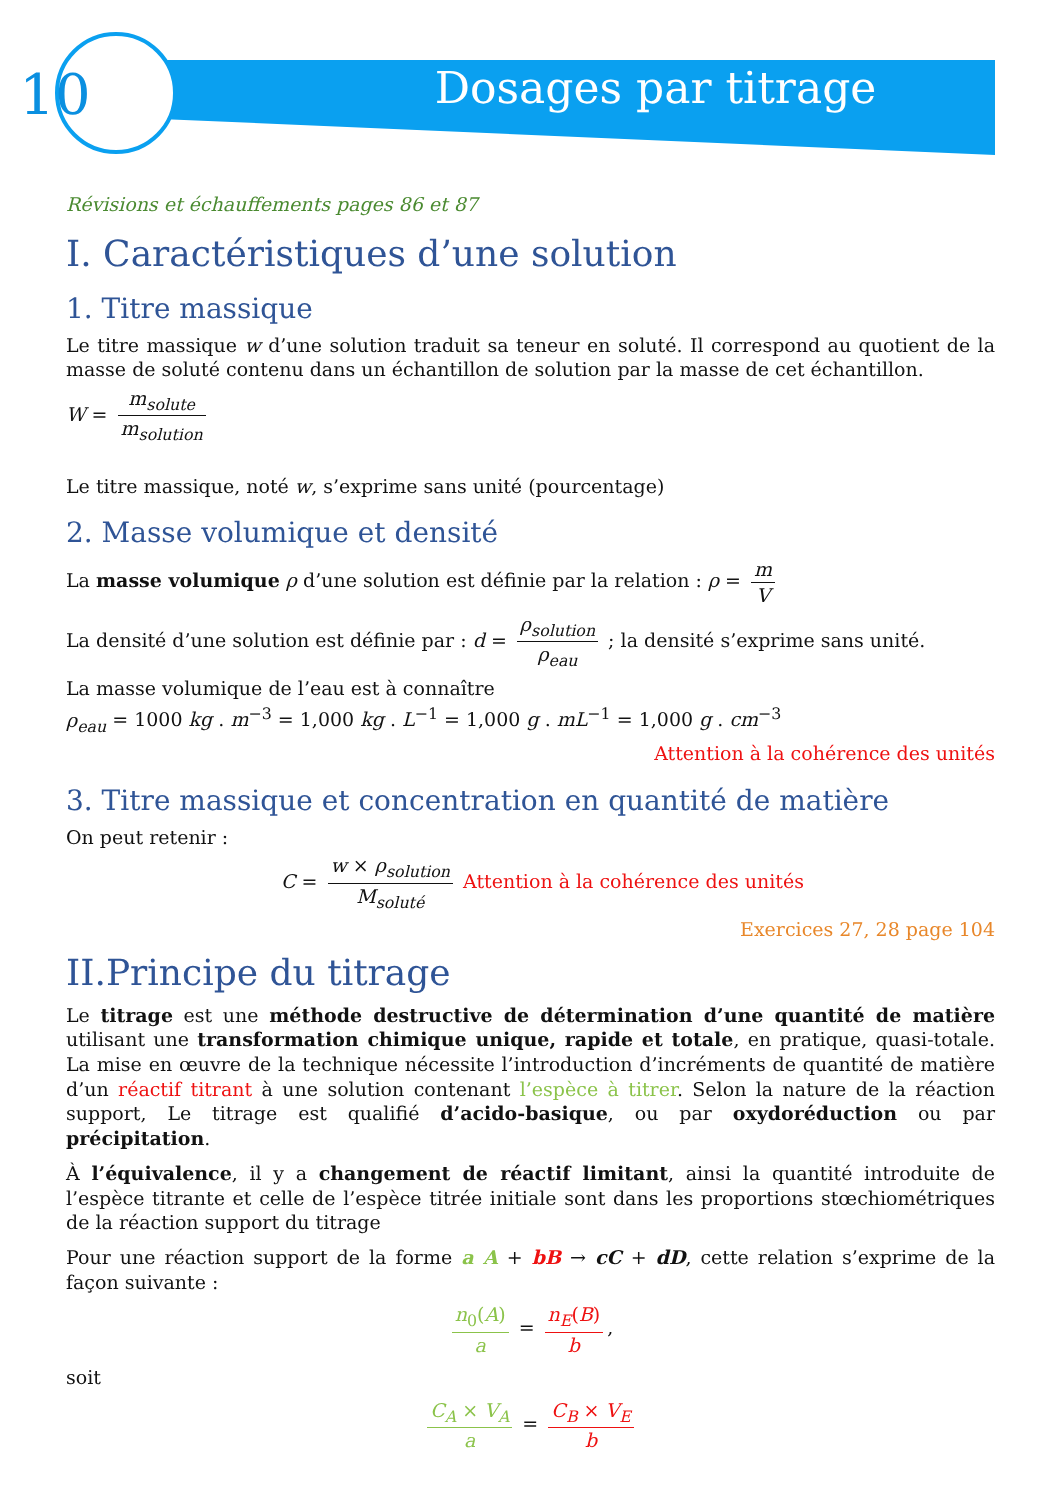10
Dosages par titrage
Révisions et échauffements pages 86 et 87
I. Caractéristiques d’une solution
1. Titre massique
Le titre massique w d’une solution traduit sa teneur en soluté. Il correspond au quotient de la masse de soluté contenu dans un échantillon de solution par la masse de cet échantillon.
W = m<sub>solute</sub> m<sub>solution</sub>
Le titre massique, noté w, s’exprime sans unité (pourcentage)
2. Masse volumique et densité
La masse volumique ρ d’une solution est définie par la relation : ρ = m V
La densité d’une solution est définie par : d = ρ<sub>solution</sub> ρ<sub>eau</sub> ; la densité s’exprime sans unité.
La masse volumique de l’eau est à connaître
ρ<sub>eau</sub> = 1000 kg . m<sup>−3</sup> = 1,000 kg . L<sup>−1</sup> = 1,000 g . mL<sup>−1</sup> = 1,000 g . cm<sup>−3</sup>
Attention à la cohérence des unités
3. Titre massique et concentration en quantité de matière
On peut retenir :
C = w × ρ<sub>solution</sub> M<sub>soluté</sub> Attention à la cohérence des unités
Exercices 27, 28 page 104
II.Principe du titrage
Le titrage est une méthode destructive de détermination d’une quantité de matière utilisant une transformation chimique unique, rapide et totale, en pratique, quasi-totale. La mise en œuvre de la technique nécessite l’introduction d’incréments de quantité de matière d’un réactif titrant à une solution contenant l’espèce à titrer. Selon la nature de la réaction support, Le titrage est qualifié d’acido-basique, ou par oxydoréduction ou par précipitation.
À l’équivalence, il y a changement de réactif limitant, ainsi la quantité introduite de l’espèce titrante et celle de l’espèce titrée initiale sont dans les proportions stœchiométriques de la réaction support du titrage
Pour une réaction support de la forme a A + bB → cC + dD, cette relation s’exprime de la façon suivante :
n<sub>0</sub>(A) a = n<sub>E</sub>(B) b,
soit
C<sub>A</sub> × V<sub>A</sub> a = C<sub>B</sub> × V<sub>E</sub> b